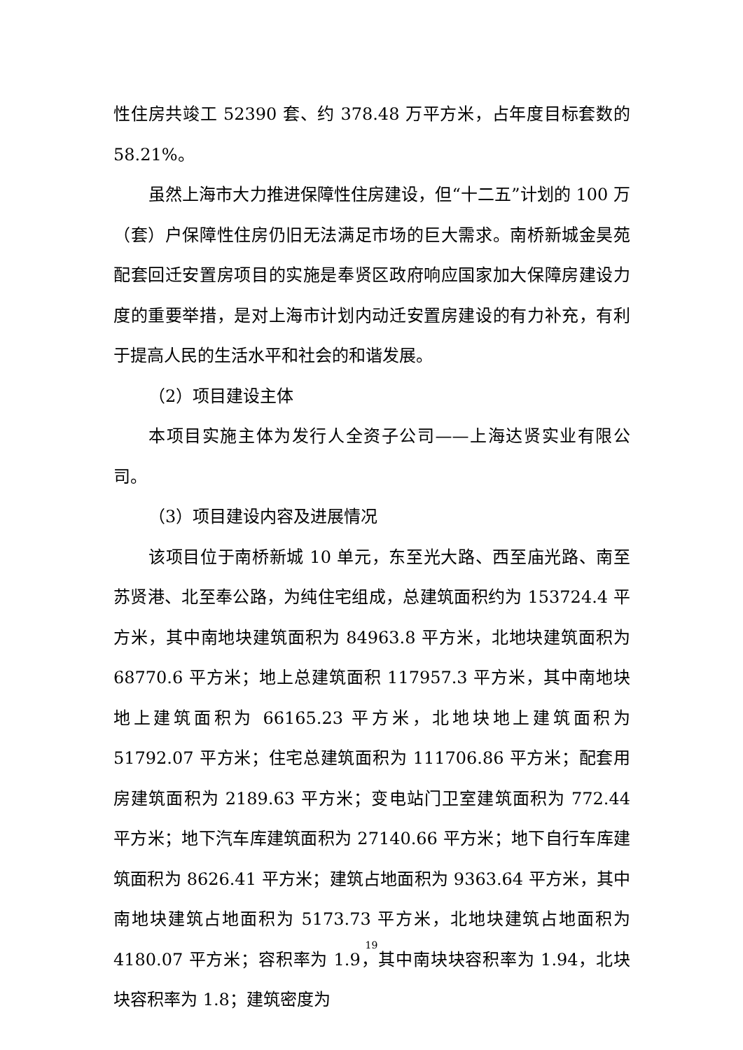性住房共竣工 52390 套、约 378.48 万平方米，占年度目标套数的 58.21%。
虽然上海市大力推进保障性住房建设，但“十二五”计划的 100 万（套）户保障性住房仍旧无法满足市场的巨大需求。南桥新城金昊苑配套回迁安置房项目的实施是奉贤区政府响应国家加大保障房建设力度的重要举措，是对上海市计划内动迁安置房建设的有力补充，有利于提高人民的生活水平和社会的和谐发展。
（2）项目建设主体
本项目实施主体为发行人全资子公司——上海达贤实业有限公司。
（3）项目建设内容及进展情况
该项目位于南桥新城 10 单元，东至光大路、西至庙光路、南至苏贤港、北至奉公路，为纯住宅组成，总建筑面积约为 153724.4 平方米，其中南地块建筑面积为 84963.8 平方米，北地块建筑面积为 68770.6 平方米；地上总建筑面积 117957.3 平方米，其中南地块地上建筑面积为 66165.23 平方米，北地块地上建筑面积为 51792.07 平方米；住宅总建筑面积为 111706.86 平方米；配套用房建筑面积为 2189.63 平方米；变电站门卫室建筑面积为 772.44 平方米；地下汽车库建筑面积为 27140.66 平方米；地下自行车库建筑面积为 8626.41 平方米；建筑占地面积为 9363.64 平方米，其中南地块建筑占地面积为 5173.73 平方米，北地块建筑占地面积为 4180.07 平方米；容积率为 1.9，其中南块块容积率为 1.94，北块块容积率为 1.8；建筑密度为
19